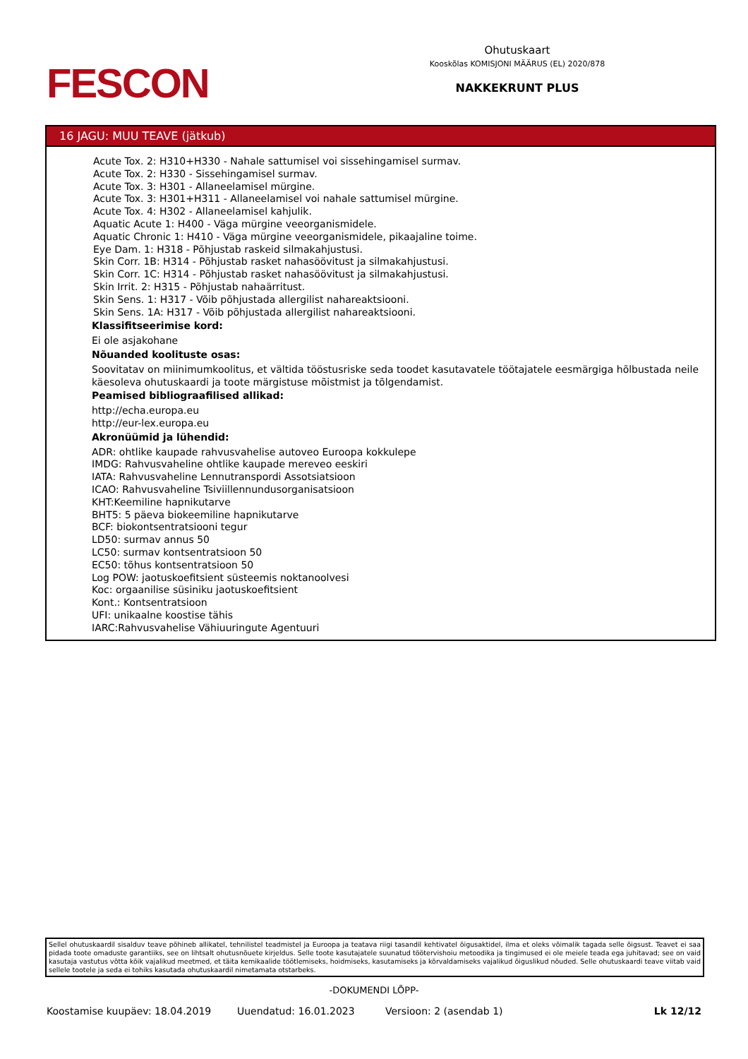FESCON
Ohutuskaart
Kooskõlas KOMISJONI MÄÄRUS (EL) 2020/878
NAKKEKRUNT PLUS
16 JAGU: MUU TEAVE (jätkub)
Acute Tox. 2: H310+H330 - Nahale sattumisel voi sissehingamisel surmav.
Acute Tox. 2: H330 - Sissehingamisel surmav.
Acute Tox. 3: H301 - Allaneelamisel mürgine.
Acute Tox. 3: H301+H311 - Allaneelamisel voi nahale sattumisel mürgine.
Acute Tox. 4: H302 - Allaneelamisel kahjulik.
Aquatic Acute 1: H400 - Väga mürgine veeorganismidele.
Aquatic Chronic 1: H410 - Väga mürgine veeorganismidele, pikaajaline toime.
Eye Dam. 1: H318 - Põhjustab raskeid silmakahjustusi.
Skin Corr. 1B: H314 - Põhjustab rasket nahasöövitust ja silmakahjustusi.
Skin Corr. 1C: H314 - Põhjustab rasket nahasöövitust ja silmakahjustusi.
Skin Irrit. 2: H315 - Põhjustab nahaärritust.
Skin Sens. 1: H317 - Võib põhjustada allergilist nahareaktsiooni.
Skin Sens. 1A: H317 - Võib põhjustada allergilist nahareaktsiooni.
Klassifitseerimise kord:
Ei ole asjakohane
Nõuanded koolituste osas:
Soovitatav on miinimumkoolitus, et vältida tööstusriske seda toodet kasutavatele töötajatele eesmärgiga hõlbustada neile käesoleva ohutuskaardi ja toote märgistuse mõistmist ja tõlgendamist.
Peamised bibliograafilised allikad:
http://echa.europa.eu
http://eur-lex.europa.eu
Akronüümid ja lühendid:
ADR: ohtlike kaupade rahvusvahelise autoveo Euroopa kokkulepe
IMDG: Rahvusvaheline ohtlike kaupade mereveo eeskiri
IATA: Rahvusvaheline Lennutranspordi Assotsiatsioon
ICAO: Rahvusvaheline Tsiviillennundusorganisatsioon
KHT:Keemiline hapnikutarve
BHT5: 5 päeva biokeemiline hapnikutarve
BCF: biokontsentratsiooni tegur
LD50: surmav annus 50
LC50: surmav kontsentratsioon 50
EC50: tõhus kontsentratsioon 50
Log POW: jaotuskoefitsient süsteemis noktanoolvesi
Koc: orgaanilise süsiniku jaotuskoefitsient
Kont.: Kontsentratsioon
UFI: unikaalne koostise tähis
IARC:Rahvusvahelise Vähiuuringute Agentuuri
Sellel ohutuskaardil sisalduv teave põhineb allikatel, tehnilistel teadmistel ja Euroopa ja teatava riigi tasandil kehtivatel õigusaktidel, ilma et oleks võimalik tagada selle õigsust. Teavet ei saa pidada toote omaduste garantiiks, see on lihtsalt ohutusnõuete kirjeldus. Selle toote kasutajatele suunatud töötervishoiu metoodika ja tingimused ei ole meiele teada ega juhitavad; see on vaid kasutaja vastutus võtta kõik vajalikud meetmed, et täita kemikaalide töötlemiseks, hoidmiseks, kasutamiseks ja kõrvaldamiseks vajalikud õiguslikud nõuded. Selle ohutuskaardi teave viitab vaid sellele tootele ja seda ei tohiks kasutada ohutuskaardil nimetamata otstarbeks.
-DOKUMENDI LÕPP-
Koostamise kuupäev: 18.04.2019 Uuendatud: 16.01.2023 Versioon: 2 (asendab 1) Lk 12/12